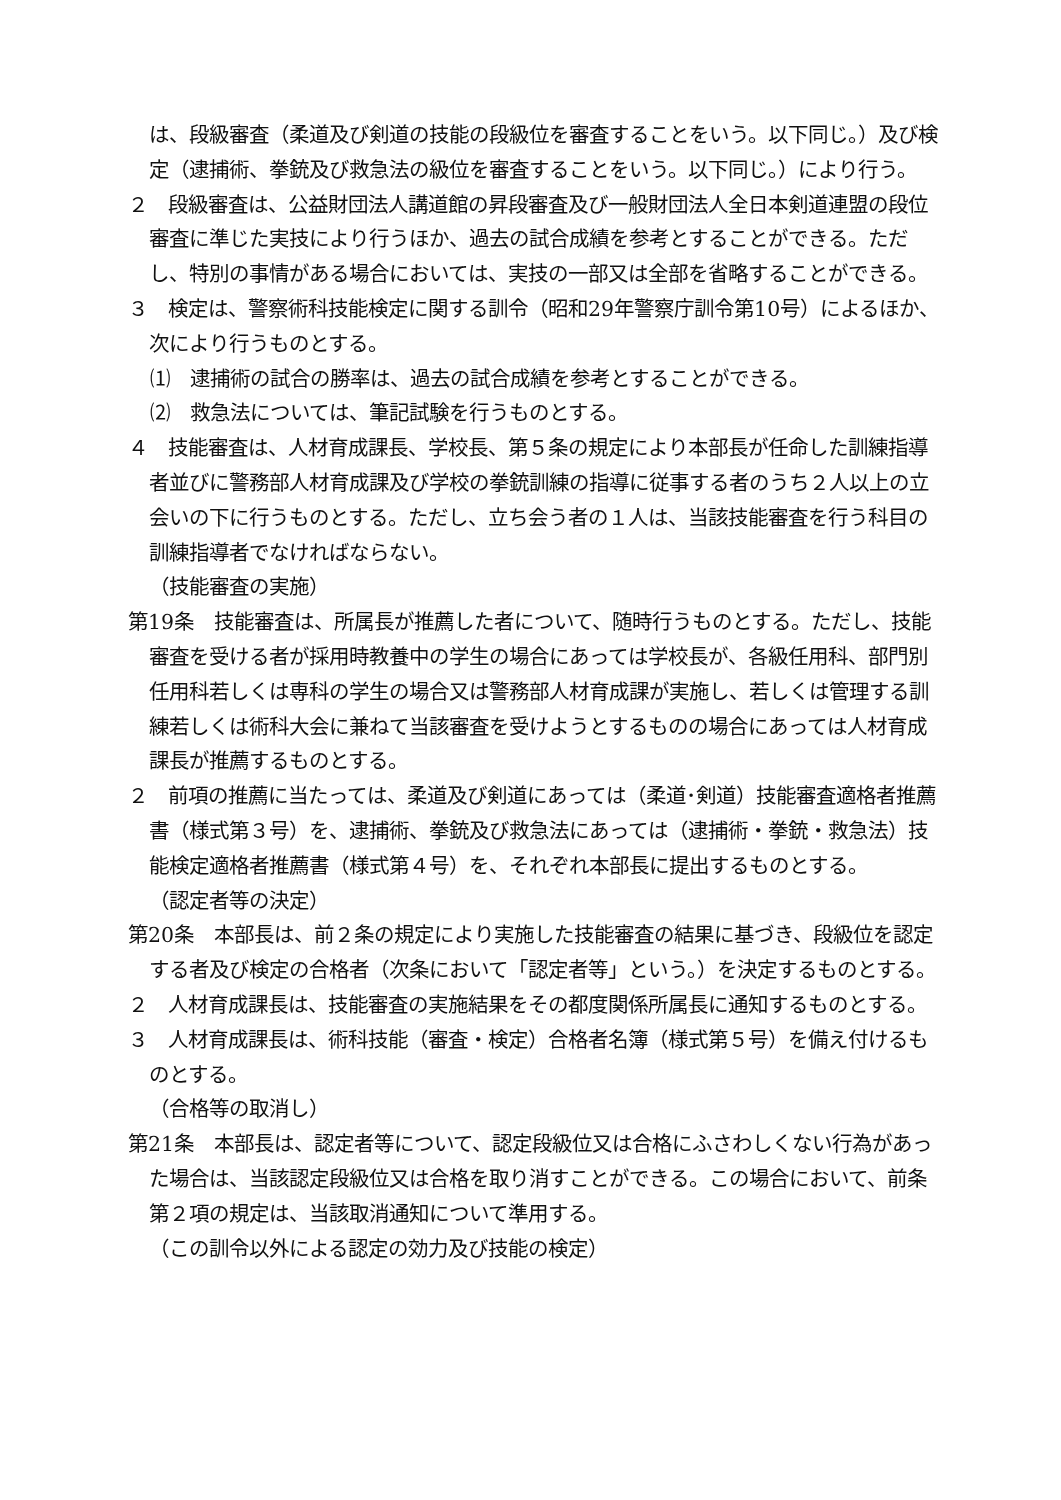は、段級審査（柔道及び剣道の技能の段級位を審査することをいう。以下同じ。）及び検定（逮捕術、拳銃及び救急法の級位を審査することをいう。以下同じ。）により行う。
２　段級審査は、公益財団法人講道館の昇段審査及び一般財団法人全日本剣道連盟の段位審査に準じた実技により行うほか、過去の試合成績を参考とすることができる。ただし、特別の事情がある場合においては、実技の一部又は全部を省略することができる。
３　検定は、警察術科技能検定に関する訓令（昭和29年警察庁訓令第10号）によるほか、次により行うものとする。
⑴　逮捕術の試合の勝率は、過去の試合成績を参考とすることができる。
⑵　救急法については、筆記試験を行うものとする。
４　技能審査は、人材育成課長、学校長、第５条の規定により本部長が任命した訓練指導者並びに警務部人材育成課及び学校の拳銃訓練の指導に従事する者のうち２人以上の立会いの下に行うものとする。ただし、立ち会う者の１人は、当該技能審査を行う科目の訓練指導者でなければならない。
（技能審査の実施）
第19条　技能審査は、所属長が推薦した者について、随時行うものとする。ただし、技能審査を受ける者が採用時教養中の学生の場合にあっては学校長が、各級任用科、部門別任用科若しくは専科の学生の場合又は警務部人材育成課が実施し、若しくは管理する訓練若しくは術科大会に兼ねて当該審査を受けようとするものの場合にあっては人材育成課長が推薦するものとする。
２　前項の推薦に当たっては、柔道及び剣道にあっては（柔道･剣道）技能審査適格者推薦書（様式第３号）を、逮捕術、拳銃及び救急法にあっては（逮捕術・拳銃・救急法）技能検定適格者推薦書（様式第４号）を、それぞれ本部長に提出するものとする。
（認定者等の決定）
第20条　本部長は、前２条の規定により実施した技能審査の結果に基づき、段級位を認定する者及び検定の合格者（次条において「認定者等」という。）を決定するものとする。
２　人材育成課長は、技能審査の実施結果をその都度関係所属長に通知するものとする。
３　人材育成課長は、術科技能（審査・検定）合格者名簿（様式第５号）を備え付けるものとする。
（合格等の取消し）
第21条　本部長は、認定者等について、認定段級位又は合格にふさわしくない行為があった場合は、当該認定段級位又は合格を取り消すことができる。この場合において、前条第２項の規定は、当該取消通知について準用する。
（この訓令以外による認定の効力及び技能の検定）